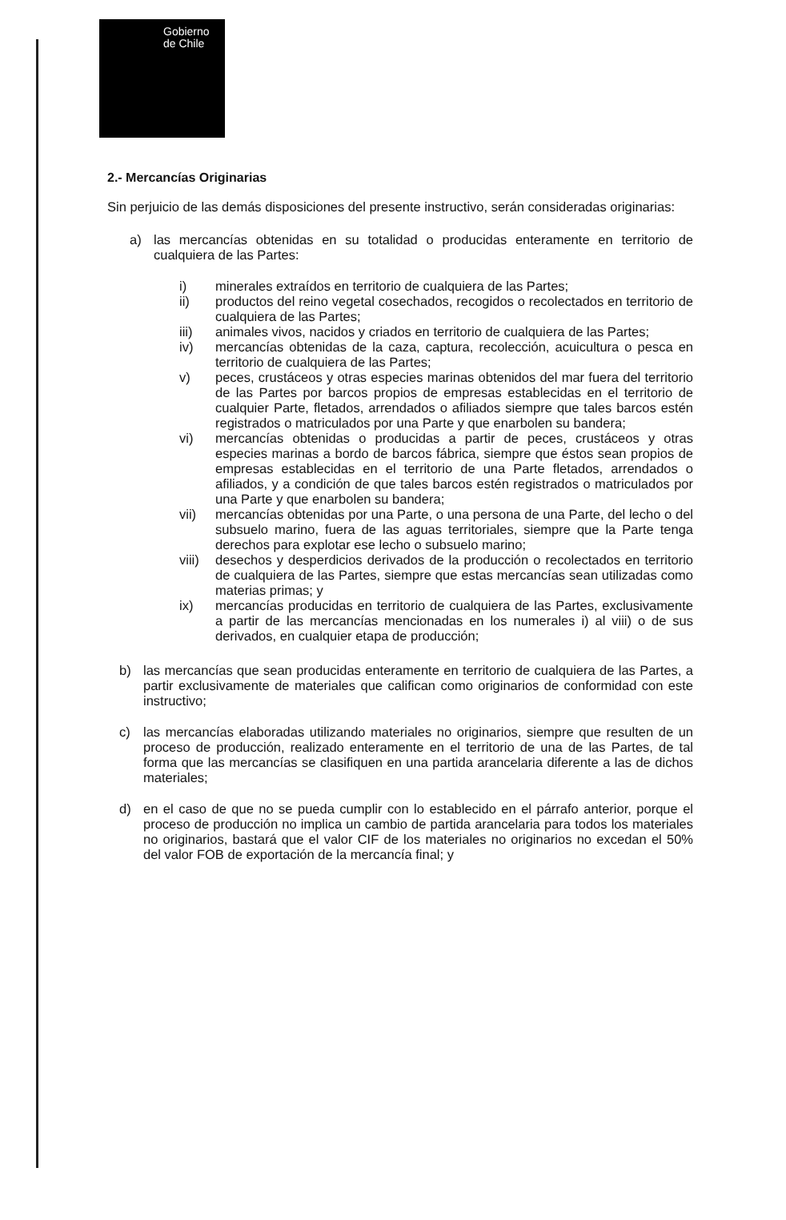Gobierno
de Chile
2.- Mercancías Originarias
Sin perjuicio de las demás disposiciones del presente instructivo, serán consideradas originarias:
a) las mercancías obtenidas en su totalidad o producidas enteramente en territorio de cualquiera de las Partes:
i) minerales extraídos en territorio de cualquiera de las Partes;
ii) productos del reino vegetal cosechados, recogidos o recolectados en territorio de cualquiera de las Partes;
iii) animales vivos, nacidos y criados en territorio de cualquiera de las Partes;
iv) mercancías obtenidas de la caza, captura, recolección, acuicultura o pesca en territorio de cualquiera de las Partes;
v) peces, crustáceos y otras especies marinas obtenidos del mar fuera del territorio de las Partes por barcos propios de empresas establecidas en el territorio de cualquier Parte, fletados, arrendados o afiliados siempre que tales barcos estén registrados o matriculados por una Parte y que enarbolen su bandera;
vi) mercancías obtenidas o producidas a partir de peces, crustáceos y otras especies marinas a bordo de barcos fábrica, siempre que éstos sean propios de empresas establecidas en el territorio de una Parte fletados, arrendados o afiliados, y a condición de que tales barcos estén registrados o matriculados por una Parte y que enarbolen su bandera;
vii) mercancías obtenidas por una Parte, o una persona de una Parte, del lecho o del subsuelo marino, fuera de las aguas territoriales, siempre que la Parte tenga derechos para explotar ese lecho o subsuelo marino;
viii) desechos y desperdicios derivados de la producción o recolectados en territorio de cualquiera de las Partes, siempre que estas mercancías sean utilizadas como materias primas; y
ix) mercancías producidas en territorio de cualquiera de las Partes, exclusivamente a partir de las mercancías mencionadas en los numerales i) al viii) o de sus derivados, en cualquier etapa de producción;
b) las mercancías que sean producidas enteramente en territorio de cualquiera de las Partes, a partir exclusivamente de materiales que califican como originarios de conformidad con este instructivo;
c) las mercancías elaboradas utilizando materiales no originarios, siempre que resulten de un proceso de producción, realizado enteramente en el territorio de una de las Partes, de tal forma que las mercancías se clasifiquen en una partida arancelaria diferente a las de dichos materiales;
d) en el caso de que no se pueda cumplir con lo establecido en el párrafo anterior, porque el proceso de producción no implica un cambio de partida arancelaria para todos los materiales no originarios, bastará que el valor CIF de los materiales no originarios no excedan el 50% del valor FOB de exportación de la mercancía final; y